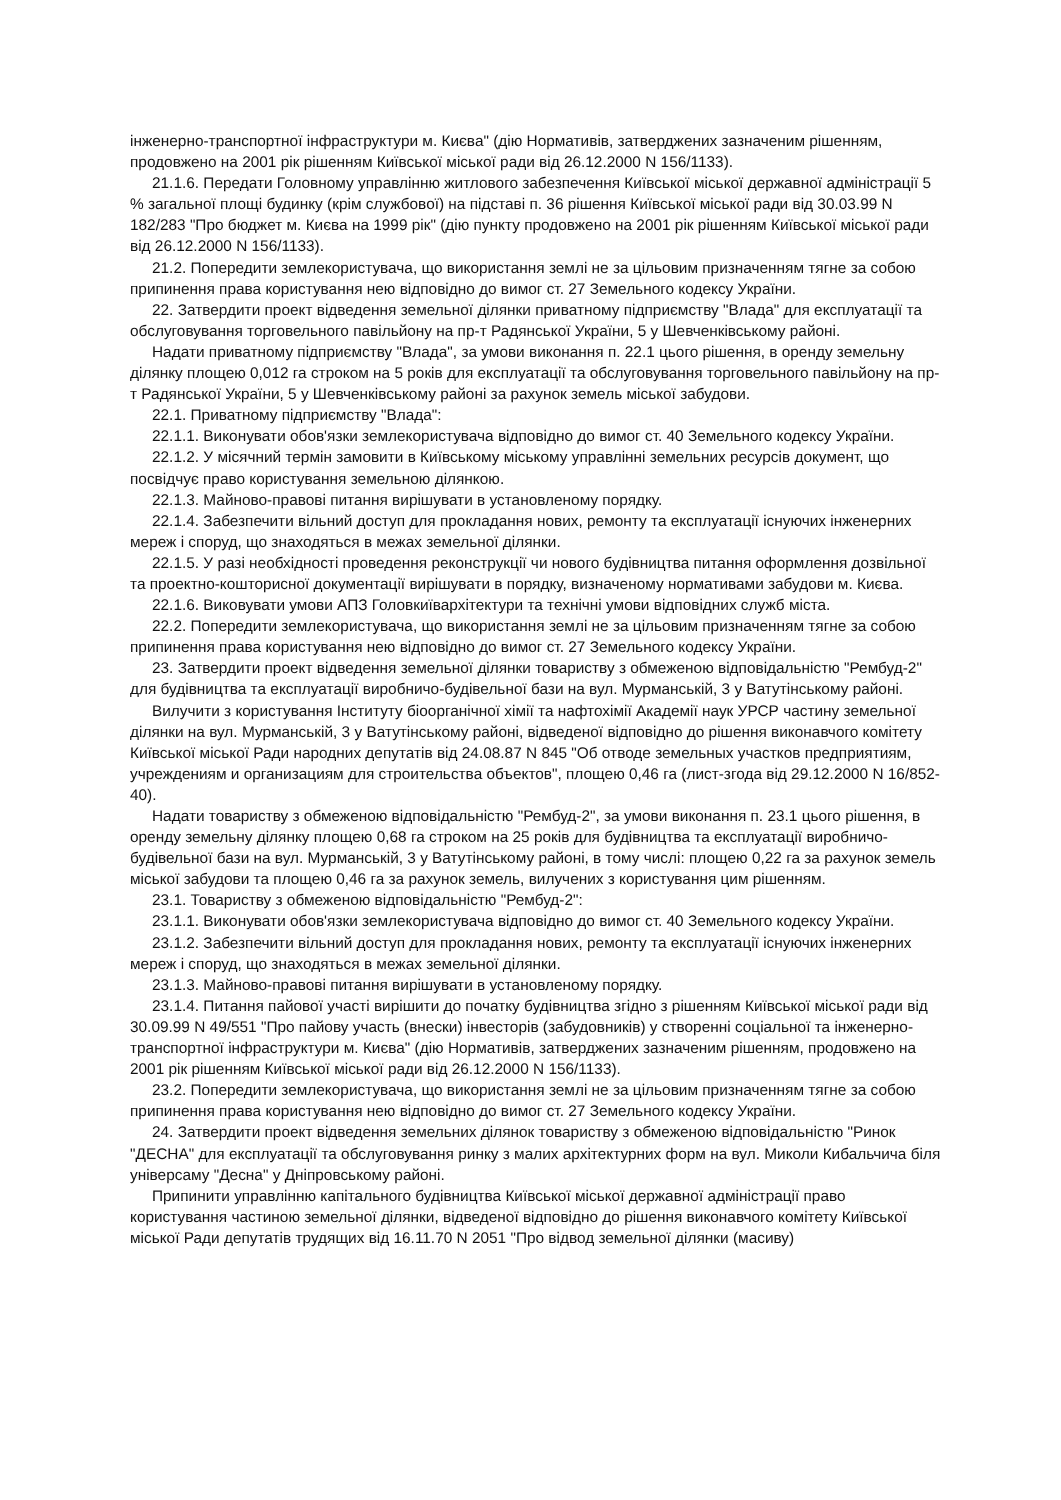інженерно-транспортної інфраструктури м. Києва" (дію Нормативів, затверджених зазначеним рішенням, продовжено на 2001 рік рішенням Київської міської ради від 26.12.2000 N 156/1133).
21.1.6. Передати Головному управлінню житлового забезпечення Київської міської державної адміністрації 5 % загальної площі будинку (крім службової) на підставі п. 36 рішення Київської міської ради від 30.03.99 N 182/283 "Про бюджет м. Києва на 1999 рік" (дію пункту продовжено на 2001 рік рішенням Київської міської ради від 26.12.2000 N 156/1133).
21.2. Попередити землекористувача, що використання землі не за цільовим призначенням тягне за собою припинення права користування нею відповідно до вимог ст. 27 Земельного кодексу України.
22. Затвердити проект відведення земельної ділянки приватному підприємству "Влада" для експлуатації та обслуговування торговельного павільйону на пр-т Радянської України, 5 у Шевченківському районі.
Надати приватному підприємству "Влада", за умови виконання п. 22.1 цього рішення, в оренду земельну ділянку площею 0,012 га строком на 5 років для експлуатації та обслуговування торговельного павільйону на пр-т Радянської України, 5 у Шевченківському районі за рахунок земель міської забудови.
22.1. Приватному підприємству "Влада":
22.1.1. Виконувати обов'язки землекористувача відповідно до вимог ст. 40 Земельного кодексу України.
22.1.2. У місячний термін замовити в Київському міському управлінні земельних ресурсів документ, що посвідчує право користування земельною ділянкою.
22.1.3. Майново-правові питання вирішувати в установленому порядку.
22.1.4. Забезпечити вільний доступ для прокладання нових, ремонту та експлуатації існуючих інженерних мереж і споруд, що знаходяться в межах земельної ділянки.
22.1.5. У разі необхідності проведення реконструкції чи нового будівництва питання оформлення дозвільної та проектно-кошторисної документації вирішувати в порядку, визначеному нормативами забудови м. Києва.
22.1.6. Виковувати умови АПЗ Головкиївархітектури та технічні умови відповідних служб міста.
22.2. Попередити землекористувача, що використання землі не за цільовим призначенням тягне за собою припинення права користування нею відповідно до вимог ст. 27 Земельного кодексу України.
23. Затвердити проект відведення земельної ділянки товариству з обмеженою відповідальністю "Рембуд-2" для будівництва та експлуатації виробничо-будівельної бази на вул. Мурманській, 3 у Ватутінському районі.
Вилучити з користування Інституту біоорганічної хімії та нафтохімії Академії наук УРСР частину земельної ділянки на вул. Мурманській, 3 у Ватутінському районі, відведеної відповідно до рішення виконавчого комітету Київської міської Ради народних депутатів від 24.08.87 N 845 "Об отводе земельных участков предприятиям, учреждениям и организациям для строительства объектов", площею 0,46 га (лист-згода від 29.12.2000 N 16/852-40).
Надати товариству з обмеженою відповідальністю "Рембуд-2", за умови виконання п. 23.1 цього рішення, в оренду земельну ділянку площею 0,68 га строком на 25 років для будівництва та експлуатації виробничо-будівельної бази на вул. Мурманській, 3 у Ватутінському районі, в тому числі: площею 0,22 га за рахунок земель міської забудови та площею 0,46 га за рахунок земель, вилучених з користування цим рішенням.
23.1. Товариству з обмеженою відповідальністю "Рембуд-2":
23.1.1. Виконувати обов'язки землекористувача відповідно до вимог ст. 40 Земельного кодексу України.
23.1.2. Забезпечити вільний доступ для прокладання нових, ремонту та експлуатації існуючих інженерних мереж і споруд, що знаходяться в межах земельної ділянки.
23.1.3. Майново-правові питання вирішувати в установленому порядку.
23.1.4. Питання пайової участі вирішити до початку будівництва згідно з рішенням Київської міської ради від 30.09.99 N 49/551 "Про пайову участь (внески) інвесторів (забудовників) у створенні соціальної та інженерно-транспортної інфраструктури м. Києва" (дію Нормативів, затверджених зазначеним рішенням, продовжено на 2001 рік рішенням Київської міської ради від 26.12.2000 N 156/1133).
23.2. Попередити землекористувача, що використання землі не за цільовим призначенням тягне за собою припинення права користування нею відповідно до вимог ст. 27 Земельного кодексу України.
24. Затвердити проект відведення земельних ділянок товариству з обмеженою відповідальністю "Ринок "ДЕСНА" для експлуатації та обслуговування ринку з малих архітектурних форм на вул. Миколи Кибальчича біля універсаму "Десна" у Дніпровському районі.
Припинити управлінню капітального будівництва Київської міської державної адміністрації право користування частиною земельної ділянки, відведеної відповідно до рішення виконавчого комітету Київської міської Ради депутатів трудящих від 16.11.70 N 2051 "Про відвод земельної ділянки (масиву)